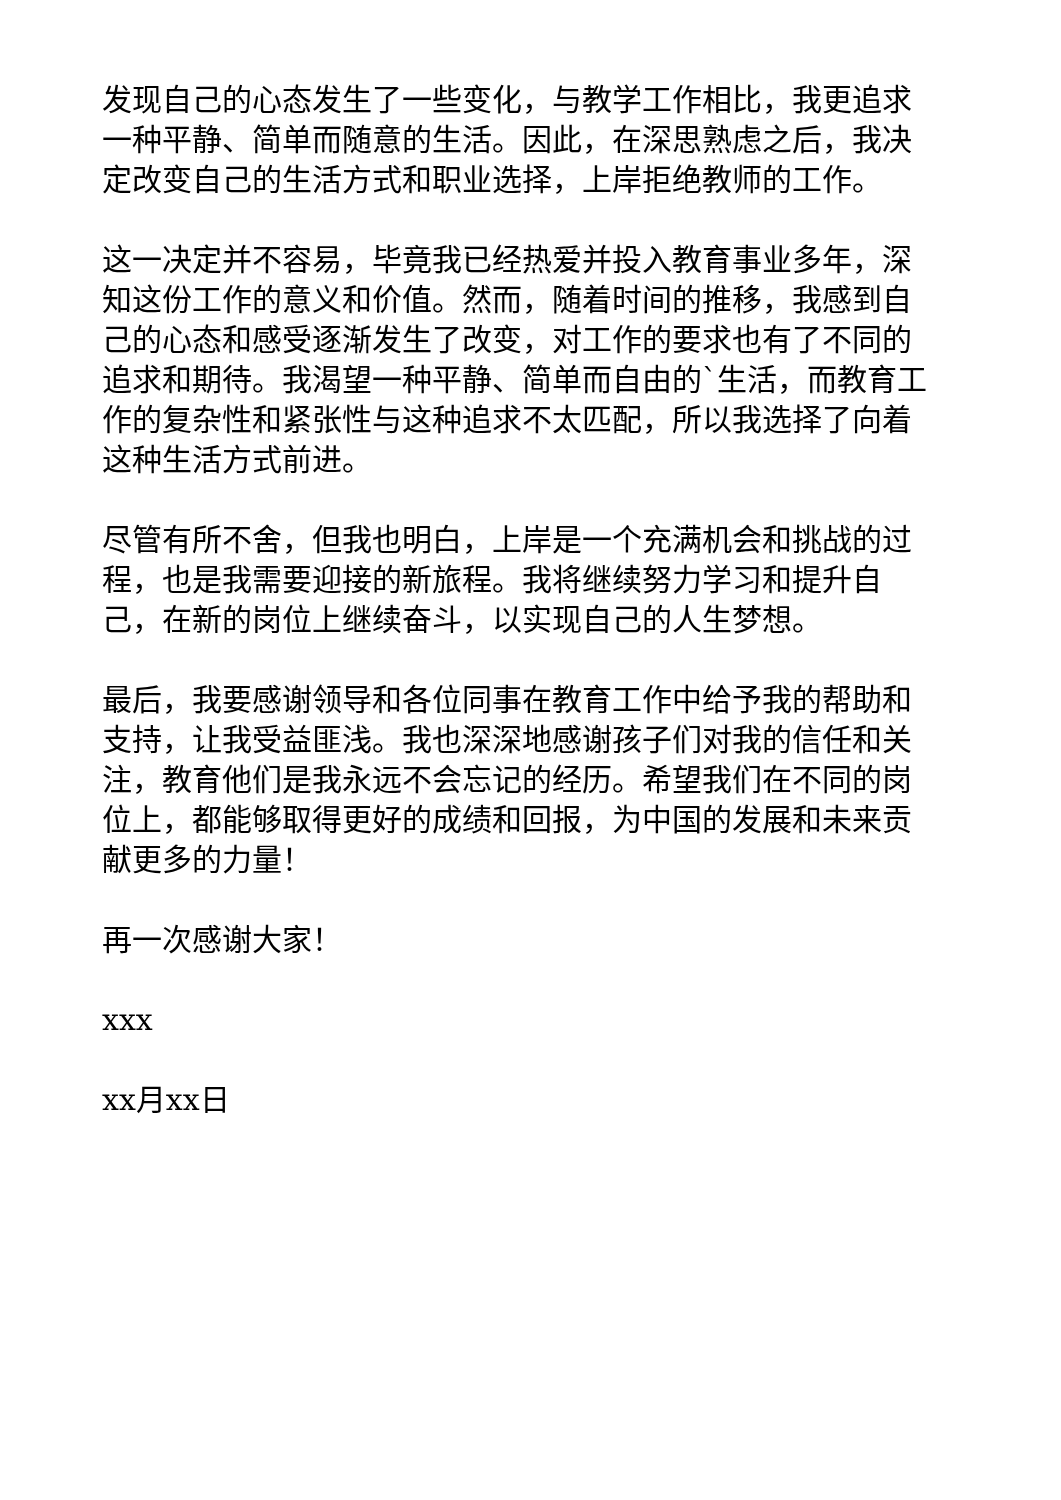发现自己的心态发生了一些变化，与教学工作相比，我更追求一种平静、简单而随意的生活。因此，在深思熟虑之后，我决定改变自己的生活方式和职业选择，上岸拒绝教师的工作。
这一决定并不容易，毕竟我已经热爱并投入教育事业多年，深知这份工作的意义和价值。然而，随着时间的推移，我感到自己的心态和感受逐渐发生了改变，对工作的要求也有了不同的追求和期待。我渴望一种平静、简单而自由的`生活，而教育工作的复杂性和紧张性与这种追求不太匹配，所以我选择了向着这种生活方式前进。
尽管有所不舍，但我也明白，上岸是一个充满机会和挑战的过程，也是我需要迎接的新旅程。我将继续努力学习和提升自己，在新的岗位上继续奋斗，以实现自己的人生梦想。
最后，我要感谢领导和各位同事在教育工作中给予我的帮助和支持，让我受益匪浅。我也深深地感谢孩子们对我的信任和关注，教育他们是我永远不会忘记的经历。希望我们在不同的岗位上，都能够取得更好的成绩和回报，为中国的发展和未来贡献更多的力量！
再一次感谢大家！
xxx
xx月xx日